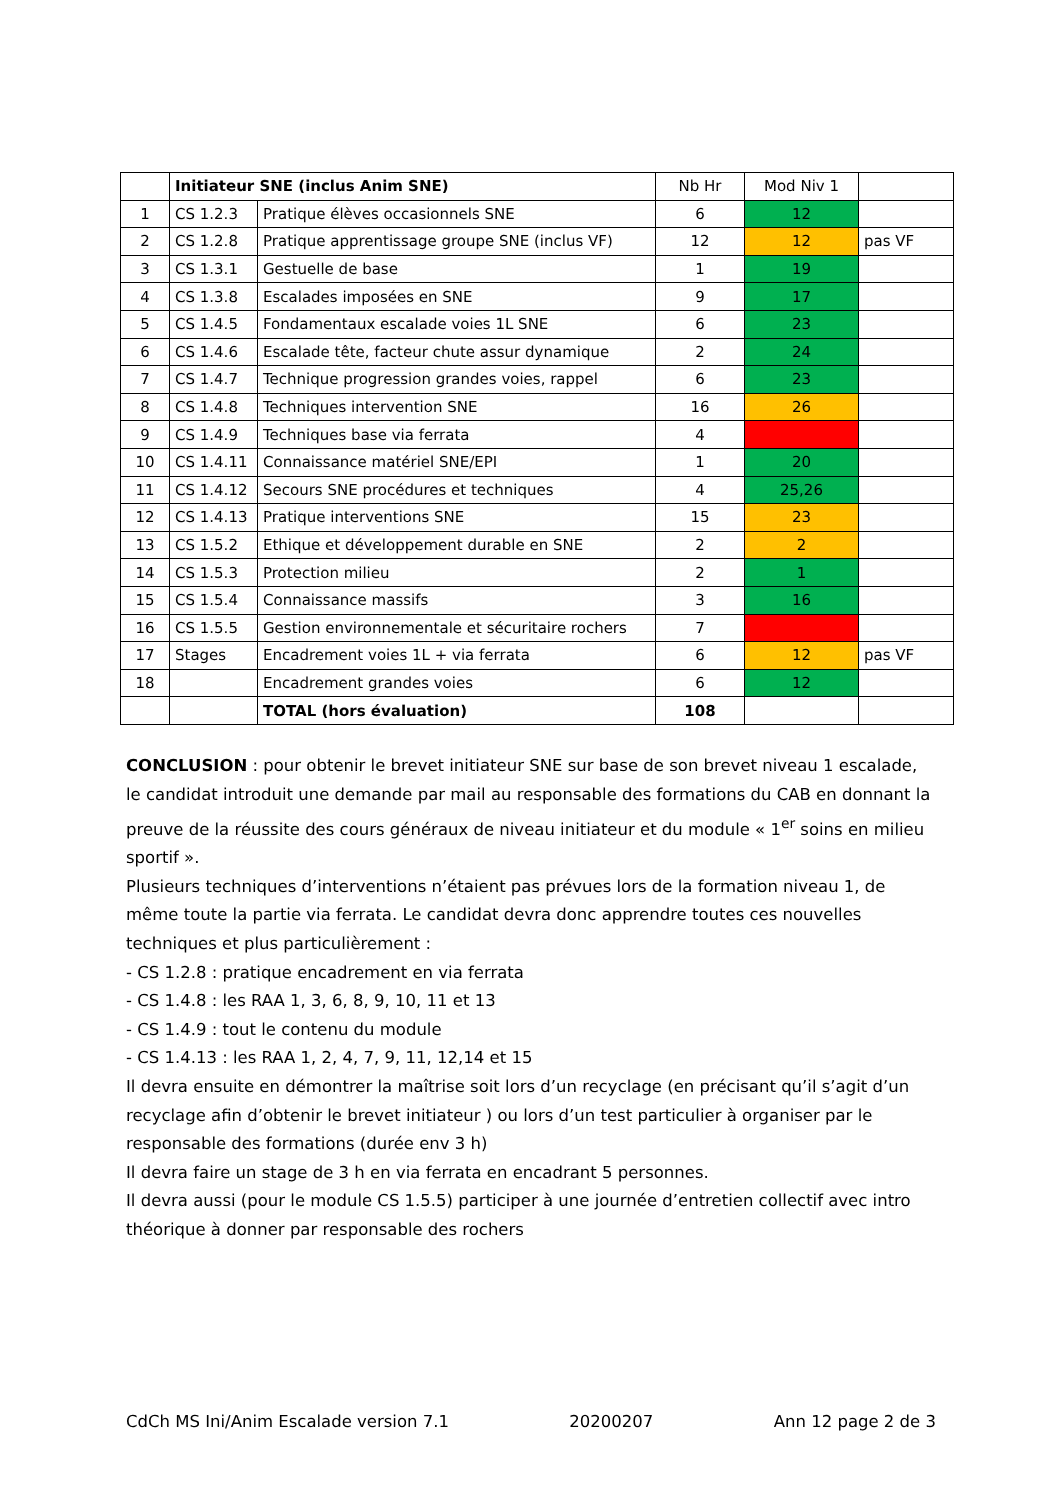| | Initiateur SNE (inclus Anim SNE) | | Nb Hr | Mod Niv 1 | |
| --- | --- | --- | --- | --- | --- |
| 1 | CS 1.2.3 | Pratique élèves occasionnels SNE | 6 | 12 | |
| 2 | CS 1.2.8 | Pratique apprentissage groupe SNE (inclus VF) | 12 | 12 | pas VF |
| 3 | CS 1.3.1 | Gestuelle de base | 1 | 19 | |
| 4 | CS 1.3.8 | Escalades imposées en SNE | 9 | 17 | |
| 5 | CS 1.4.5 | Fondamentaux escalade voies 1L SNE | 6 | 23 | |
| 6 | CS 1.4.6 | Escalade tête, facteur chute assur dynamique | 2 | 24 | |
| 7 | CS 1.4.7 | Technique progression grandes voies, rappel | 6 | 23 | |
| 8 | CS 1.4.8 | Techniques intervention SNE | 16 | 26 | |
| 9 | CS 1.4.9 | Techniques base via ferrata | 4 | | |
| 10 | CS 1.4.11 | Connaissance matériel SNE/EPI | 1 | 20 | |
| 11 | CS 1.4.12 | Secours SNE procédures et techniques | 4 | 25,26 | |
| 12 | CS 1.4.13 | Pratique interventions SNE | 15 | 23 | |
| 13 | CS 1.5.2 | Ethique et développement durable en SNE | 2 | 2 | |
| 14 | CS 1.5.3 | Protection milieu | 2 | 1 | |
| 15 | CS 1.5.4 | Connaissance massifs | 3 | 16 | |
| 16 | CS 1.5.5 | Gestion environnementale et sécuritaire rochers | 7 | | |
| 17 | Stages | Encadrement voies 1L + via ferrata | 6 | 12 | pas VF |
| 18 | | Encadrement grandes voies | 6 | 12 | |
| | | TOTAL (hors évaluation) | 108 | | |
CONCLUSION : pour obtenir le brevet initiateur SNE sur base de son brevet niveau 1 escalade, le candidat introduit une demande par mail au responsable des formations du CAB en donnant la preuve de la réussite des cours généraux de niveau initiateur et du module « 1<sup>er</sup> soins en milieu sportif ».
Plusieurs techniques d’interventions n’étaient pas prévues lors de la formation niveau 1, de même toute la partie via ferrata. Le candidat devra donc apprendre toutes ces nouvelles techniques et plus particulièrement :
- CS 1.2.8 : pratique encadrement en via ferrata
- CS 1.4.8 : les RAA 1, 3, 6, 8, 9, 10, 11 et 13
- CS 1.4.9 : tout le contenu du module
- CS 1.4.13 : les RAA 1, 2, 4, 7, 9, 11, 12,14 et 15
Il devra ensuite en démontrer la maîtrise soit lors d’un recyclage (en précisant qu’il s’agit d’un recyclage afin d’obtenir le brevet initiateur ) ou lors d’un test particulier à organiser par le responsable des formations (durée env 3 h)
Il devra faire un stage de 3 h en via ferrata en encadrant 5 personnes.
Il devra aussi (pour le module CS 1.5.5) participer à une journée d’entretien collectif avec intro théorique à donner par responsable des rochers
CdCh MS Ini/Anim Escalade version 7.1 20200207 Ann 12 page 2 de 3